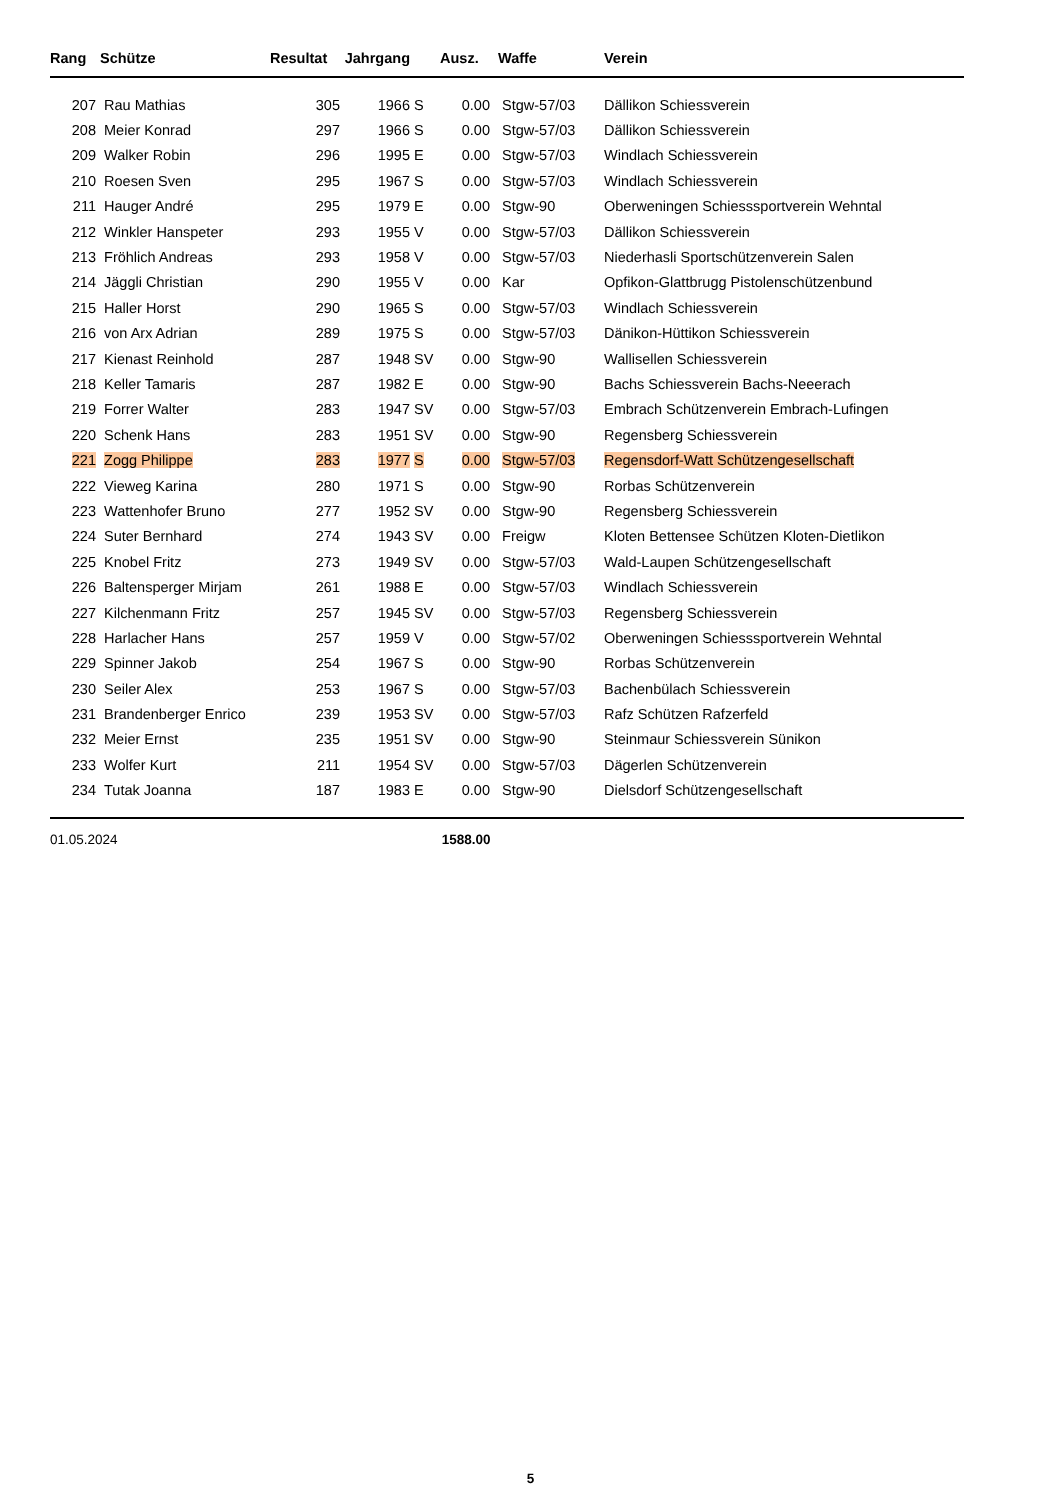| Rang | Schütze | Resultat | Jahrgang | | Ausz. | Waffe | Verein |
| --- | --- | --- | --- | --- | --- | --- | --- |
| 207 | Rau Mathias | 305 | 1966 | S | 0.00 | Stgw-57/03 | Dällikon Schiessverein |
| 208 | Meier Konrad | 297 | 1966 | S | 0.00 | Stgw-57/03 | Dällikon Schiessverein |
| 209 | Walker Robin | 296 | 1995 | E | 0.00 | Stgw-57/03 | Windlach Schiessverein |
| 210 | Roesen Sven | 295 | 1967 | S | 0.00 | Stgw-57/03 | Windlach Schiessverein |
| 211 | Hauger André | 295 | 1979 | E | 0.00 | Stgw-90 | Oberweningen Schiesssportverein Wehntal |
| 212 | Winkler Hanspeter | 293 | 1955 | V | 0.00 | Stgw-57/03 | Dällikon Schiessverein |
| 213 | Fröhlich Andreas | 293 | 1958 | V | 0.00 | Stgw-57/03 | Niederhasli Sportschützenverein Salen |
| 214 | Jäggli Christian | 290 | 1955 | V | 0.00 | Kar | Opfikon-Glattbrugg Pistolenschützenbund |
| 215 | Haller Horst | 290 | 1965 | S | 0.00 | Stgw-57/03 | Windlach Schiessverein |
| 216 | von Arx Adrian | 289 | 1975 | S | 0.00 | Stgw-57/03 | Dänikon-Hüttikon Schiessverein |
| 217 | Kienast Reinhold | 287 | 1948 | SV | 0.00 | Stgw-90 | Wallisellen Schiessverein |
| 218 | Keller Tamaris | 287 | 1982 | E | 0.00 | Stgw-90 | Bachs Schiessverein Bachs-Neeerach |
| 219 | Forrer Walter | 283 | 1947 | SV | 0.00 | Stgw-57/03 | Embrach Schützenverein Embrach-Lufingen |
| 220 | Schenk Hans | 283 | 1951 | SV | 0.00 | Stgw-90 | Regensberg Schiessverein |
| 221 | Zogg Philippe | 283 | 1977 | S | 0.00 | Stgw-57/03 | Regensdorf-Watt Schützengesellschaft |
| 222 | Vieweg Karina | 280 | 1971 | S | 0.00 | Stgw-90 | Rorbas Schützenverein |
| 223 | Wattenhofer Bruno | 277 | 1952 | SV | 0.00 | Stgw-90 | Regensberg Schiessverein |
| 224 | Suter Bernhard | 274 | 1943 | SV | 0.00 | Freigw | Kloten Bettensee Schützen Kloten-Dietlikon |
| 225 | Knobel Fritz | 273 | 1949 | SV | 0.00 | Stgw-57/03 | Wald-Laupen Schützengesellschaft |
| 226 | Baltensperger Mirjam | 261 | 1988 | E | 0.00 | Stgw-57/03 | Windlach Schiessverein |
| 227 | Kilchenmann Fritz | 257 | 1945 | SV | 0.00 | Stgw-57/03 | Regensberg Schiessverein |
| 228 | Harlacher Hans | 257 | 1959 | V | 0.00 | Stgw-57/02 | Oberweningen Schiesssportverein Wehntal |
| 229 | Spinner Jakob | 254 | 1967 | S | 0.00 | Stgw-90 | Rorbas Schützenverein |
| 230 | Seiler Alex | 253 | 1967 | S | 0.00 | Stgw-57/03 | Bachenbülach Schiessverein |
| 231 | Brandenberger Enrico | 239 | 1953 | SV | 0.00 | Stgw-57/03 | Rafz Schützen Rafzerfeld |
| 232 | Meier Ernst | 235 | 1951 | SV | 0.00 | Stgw-90 | Steinmaur Schiessverein Sünikon |
| 233 | Wolfer Kurt | 211 | 1954 | SV | 0.00 | Stgw-57/03 | Dägerlen Schützenverein |
| 234 | Tutak Joanna | 187 | 1983 | E | 0.00 | Stgw-90 | Dielsdorf Schützengesellschaft |
| 01.05.2024 | | | | | 1588.00 | | |
5